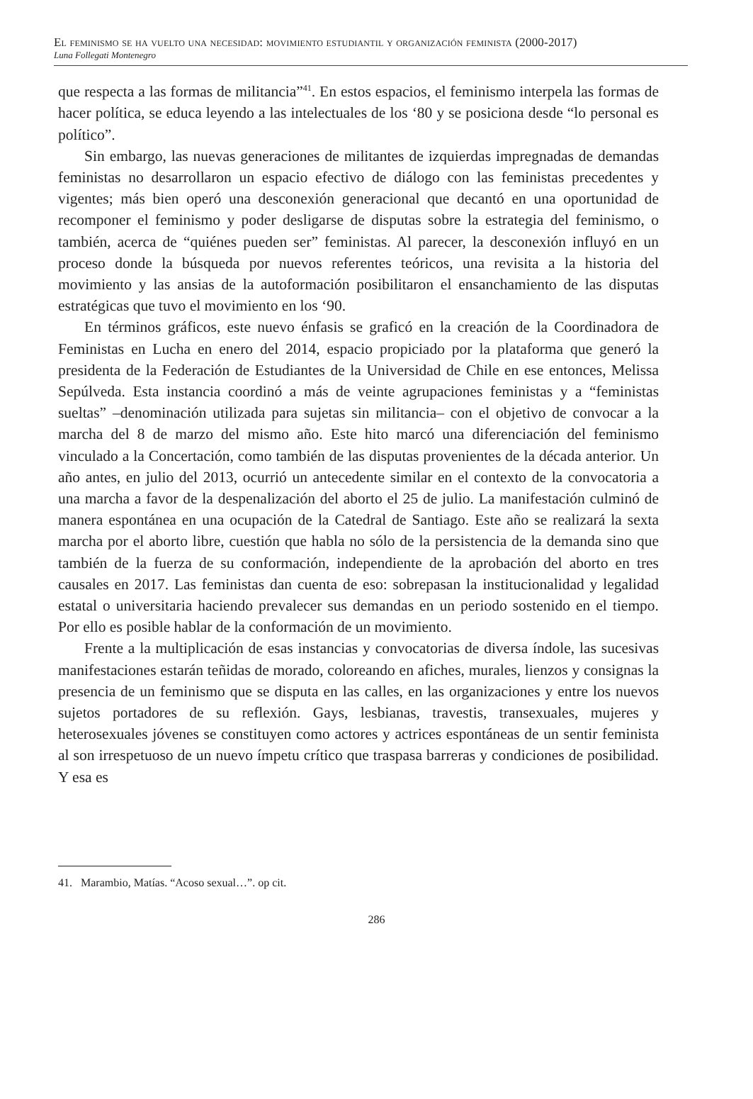El feminismo se ha vuelto una necesidad: movimiento estudiantil y organización feminista (2000-2017)
Luna Follegati Montenegro
que respecta a las formas de militancia”<sup>41</sup>. En estos espacios, el feminismo interpela las formas de hacer política, se educa leyendo a las intelectuales de los ‘80 y se posiciona desde “lo personal es político”.
Sin embargo, las nuevas generaciones de militantes de izquierdas impregnadas de demandas feministas no desarrollaron un espacio efectivo de diálogo con las feministas precedentes y vigentes; más bien operó una desconexión generacional que decantó en una oportunidad de recomponer el feminismo y poder desligarse de disputas sobre la estrategia del feminismo, o también, acerca de “quiénes pueden ser” feministas. Al parecer, la desconexión influyó en un proceso donde la búsqueda por nuevos referentes teóricos, una revisita a la historia del movimiento y las ansias de la autoformación posibilitaron el ensanchamiento de las disputas estratégicas que tuvo el movimiento en los ‘90.
En términos gráficos, este nuevo énfasis se graficó en la creación de la Coordinadora de Feministas en Lucha en enero del 2014, espacio propiciado por la plataforma que generó la presidenta de la Federación de Estudiantes de la Universidad de Chile en ese entonces, Melissa Sepúlveda. Esta instancia coordinó a más de veinte agrupaciones feministas y a “feministas sueltas” –denominación utilizada para sujetas sin militancia– con el objetivo de convocar a la marcha del 8 de marzo del mismo año. Este hito marcó una diferenciación del feminismo vinculado a la Concertación, como también de las disputas provenientes de la década anterior. Un año antes, en julio del 2013, ocurrió un antecedente similar en el contexto de la convocatoria a una marcha a favor de la despenalización del aborto el 25 de julio. La manifestación culminó de manera espontánea en una ocupación de la Catedral de Santiago. Este año se realizará la sexta marcha por el aborto libre, cuestión que habla no sólo de la persistencia de la demanda sino que también de la fuerza de su conformación, independiente de la aprobación del aborto en tres causales en 2017. Las feministas dan cuenta de eso: sobrepasan la institucionalidad y legalidad estatal o universitaria haciendo prevalecer sus demandas en un periodo sostenido en el tiempo. Por ello es posible hablar de la conformación de un movimiento.
Frente a la multiplicación de esas instancias y convocatorias de diversa índole, las sucesivas manifestaciones estarán teñidas de morado, coloreando en afiches, murales, lienzos y consignas la presencia de un feminismo que se disputa en las calles, en las organizaciones y entre los nuevos sujetos portadores de su reflexión. Gays, lesbianas, travestis, transexuales, mujeres y heterosexuales jóvenes se constituyen como actores y actrices espontáneas de un sentir feminista al son irrespetuoso de un nuevo ímpetu crítico que traspasa barreras y condiciones de posibilidad. Y esa es
41. Marambio, Matías. “Acoso sexual…”. op cit.
286